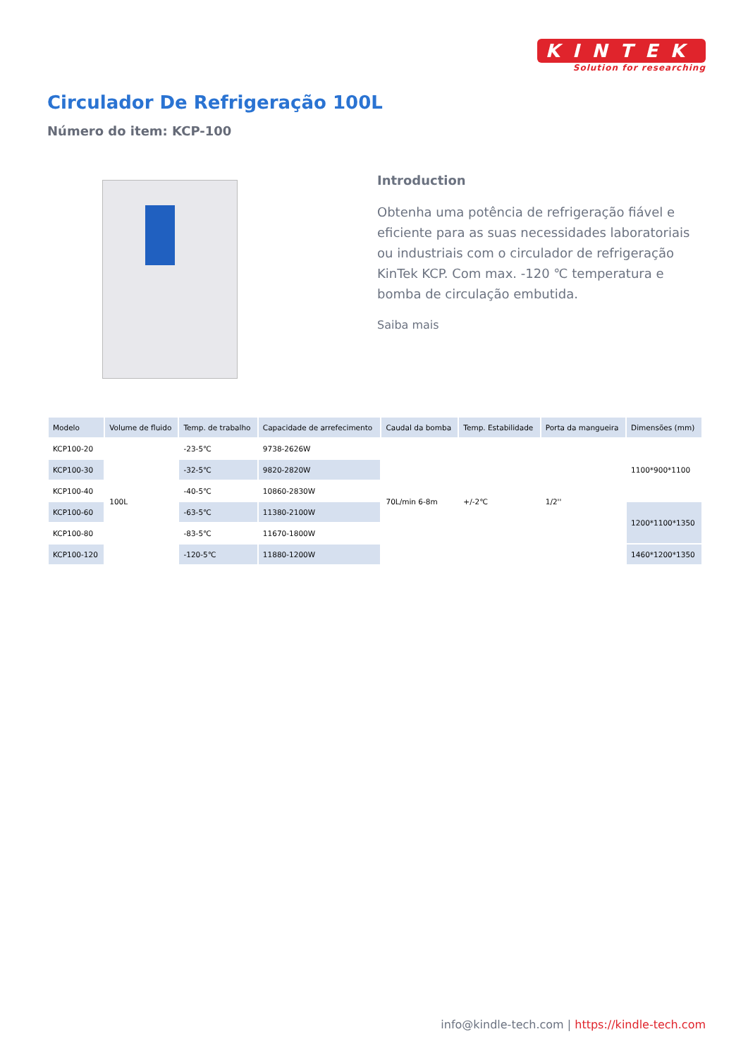KINTEK
Solution for researching
Circulador De Refrigeração 100L
Número do item: KCP-100
Introduction
Obtenha uma potência de refrigeração fiável e eficiente para as suas necessidades laboratoriais ou industriais com o circulador de refrigeração KinTek KCP. Com max. -120 ℃ temperatura e bomba de circulação embutida.
Saiba mais
| Modelo | Volume de fluido | Temp. de trabalho | Capacidade de arrefecimento | Caudal da bomba | Temp. Estabilidade | Porta da mangueira | Dimensões (mm) |
| --- | --- | --- | --- | --- | --- | --- | --- |
| KCP100-20 | 100L | -23-5℃ | 9738-2626W | 70L/min 6-8m | +/-2℃ | 1/2'' | 1100*900*1100 |
| KCP100-30 | | -32-5℃ | 9820-2820W | | | | |
| KCP100-40 | | -40-5℃ | 10860-2830W | | | | |
| KCP100-60 | | -63-5℃ | 11380-2100W | | | | 1200*1100*1350 |
| KCP100-80 | | -83-5℃ | 11670-1800W | | | | |
| KCP100-120 | | -120-5℃ | 11880-1200W | | | | 1460*1200*1350 |
info@kindle-tech.com | https://kindle-tech.com